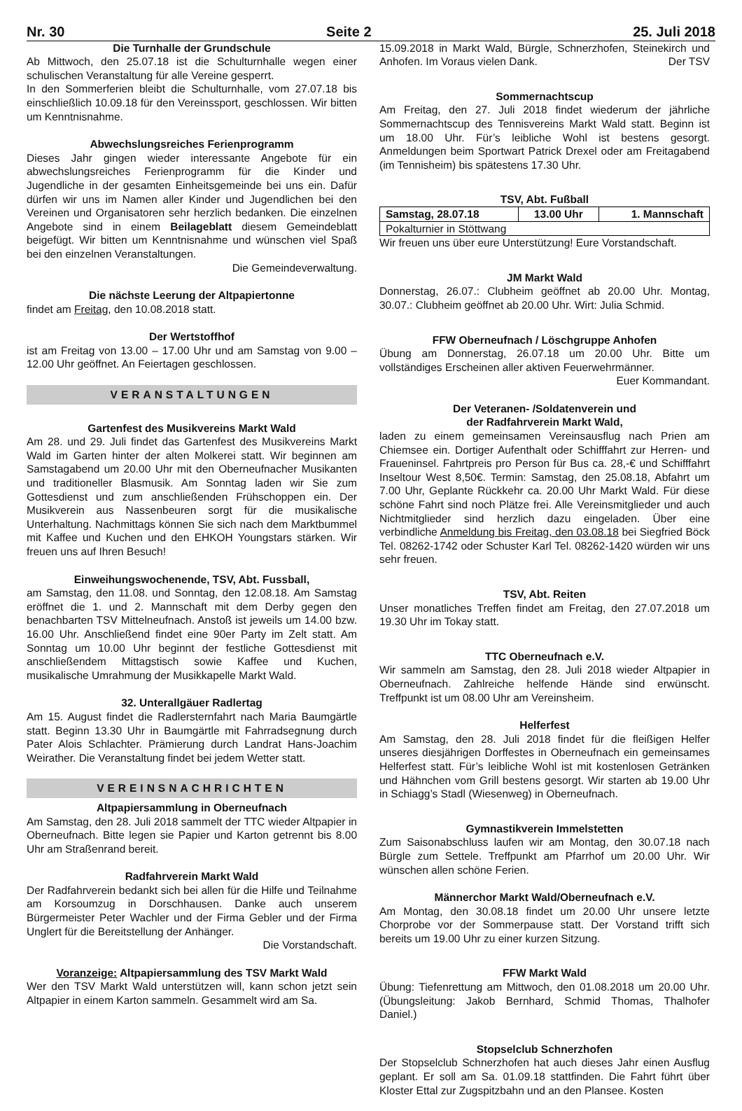Nr. 30 Seite 2 25. Juli 2018
Die Turnhalle der Grundschule
Ab Mittwoch, den 25.07.18 ist die Schulturnhalle wegen einer schulischen Veranstaltung für alle Vereine gesperrt.
In den Sommerferien bleibt die Schulturnhalle, vom 27.07.18 bis einschließlich 10.09.18 für den Vereinssport, geschlossen. Wir bitten um Kenntnisnahme.
Abwechslungsreiches Ferienprogramm
Dieses Jahr gingen wieder interessante Angebote für ein abwechslungsreiches Ferienprogramm für die Kinder und Jugendliche in der gesamten Einheitsgemeinde bei uns ein. Dafür dürfen wir uns im Namen aller Kinder und Jugendlichen bei den Vereinen und Organisatoren sehr herzlich bedanken. Die einzelnen Angebote sind in einem Beilageblatt diesem Gemeindeblatt beigefügt. Wir bitten um Kenntnisnahme und wünschen viel Spaß bei den einzelnen Veranstaltungen.
Die Gemeindeverwaltung.
Die nächste Leerung der Altpapiertonne
findet am Freitag, den 10.08.2018 statt.
Der Wertstoffhof
ist am Freitag von 13.00 – 17.00 Uhr und am Samstag von 9.00 – 12.00 Uhr geöffnet. An Feiertagen geschlossen.
VERANSTALTUNGEN
Gartenfest des Musikvereins Markt Wald
Am 28. und 29. Juli findet das Gartenfest des Musikvereins Markt Wald im Garten hinter der alten Molkerei statt. Wir beginnen am Samstagabend um 20.00 Uhr mit den Oberneufnacher Musikanten und traditioneller Blasmusik. Am Sonntag laden wir Sie zum Gottesdienst und zum anschließenden Frühschoppen ein. Der Musikverein aus Nassenbeuren sorgt für die musikalische Unterhaltung. Nachmittags können Sie sich nach dem Marktbummel mit Kaffee und Kuchen und den EHKOH Youngstars stärken. Wir freuen uns auf Ihren Besuch!
Einweihungswochenende, TSV, Abt. Fussball,
am Samstag, den 11.08. und Sonntag, den 12.08.18. Am Samstag eröffnet die 1. und 2. Mannschaft mit dem Derby gegen den benachbarten TSV Mittelneufnach. Anstoß ist jeweils um 14.00 bzw. 16.00 Uhr. Anschließend findet eine 90er Party im Zelt statt. Am Sonntag um 10.00 Uhr beginnt der festliche Gottesdienst mit anschließendem Mittagstisch sowie Kaffee und Kuchen, musikalische Umrahmung der Musikkapelle Markt Wald.
32. Unterallgäuer Radlertag
Am 15. August findet die Radlersternfahrt nach Maria Baumgärtle statt. Beginn 13.30 Uhr in Baumgärtle mit Fahrradsegnung durch Pater Alois Schlachter. Prämierung durch Landrat Hans-Joachim Weirather. Die Veranstaltung findet bei jedem Wetter statt.
VEREINSNACHRICHTEN
Altpapiersammlung in Oberneufnach
Am Samstag, den 28. Juli 2018 sammelt der TTC wieder Altpapier in Oberneufnach. Bitte legen sie Papier und Karton getrennt bis 8.00 Uhr am Straßenrand bereit.
Radfahrverein Markt Wald
Der Radfahrverein bedankt sich bei allen für die Hilfe und Teilnahme am Korsoumzug in Dorschhausen. Danke auch unserem Bürgermeister Peter Wachler und der Firma Gebler und der Firma Unglert für die Bereitstellung der Anhänger.
Die Vorstandschaft.
Voranzeige: Altpapiersammlung des TSV Markt Wald
Wer den TSV Markt Wald unterstützen will, kann schon jetzt sein Altpapier in einem Karton sammeln. Gesammelt wird am Sa.
15.09.2018 in Markt Wald, Bürgle, Schnerzhofen, Steinekirch und Anhofen. Im Voraus vielen Dank. Der TSV
Sommernachtscup
Am Freitag, den 27. Juli 2018 findet wiederum der jährliche Sommernachtscup des Tennisvereins Markt Wald statt. Beginn ist um 18.00 Uhr. Für’s leibliche Wohl ist bestens gesorgt. Anmeldungen beim Sportwart Patrick Drexel oder am Freitagabend (im Tennisheim) bis spätestens 17.30 Uhr.
TSV, Abt. Fußball
| Samstag, 28.07.18 | 13.00 Uhr | 1. Mannschaft |
| Pokalturnier in Stöttwang | | |
Wir freuen uns über eure Unterstützung! Eure Vorstandschaft.
JM Markt Wald
Donnerstag, 26.07.: Clubheim geöffnet ab 20.00 Uhr. Montag, 30.07.: Clubheim geöffnet ab 20.00 Uhr. Wirt: Julia Schmid.
FFW Oberneufnach / Löschgruppe Anhofen
Übung am Donnerstag, 26.07.18 um 20.00 Uhr. Bitte um vollständiges Erscheinen aller aktiven Feuerwehrmänner.
Euer Kommandant.
Der Veteranen- /Soldatenverein und
der Radfahrverein Markt Wald,
laden zu einem gemeinsamen Vereinsausflug nach Prien am Chiemsee ein. Dortiger Aufenthalt oder Schifffahrt zur Herren- und Fraueninsel. Fahrtpreis pro Person für Bus ca. 28,-€ und Schifffahrt Inseltour West 8,50€. Termin: Samstag, den 25.08.18, Abfahrt um 7.00 Uhr, Geplante Rückkehr ca. 20.00 Uhr Markt Wald. Für diese schöne Fahrt sind noch Plätze frei. Alle Vereinsmitglieder und auch Nichtmitglieder sind herzlich dazu eingeladen. Über eine verbindliche Anmeldung bis Freitag, den 03.08.18 bei Siegfried Böck Tel. 08262-1742 oder Schuster Karl Tel. 08262-1420 würden wir uns sehr freuen.
TSV, Abt. Reiten
Unser monatliches Treffen findet am Freitag, den 27.07.2018 um 19.30 Uhr im Tokay statt.
TTC Oberneufnach e.V.
Wir sammeln am Samstag, den 28. Juli 2018 wieder Altpapier in Oberneufnach. Zahlreiche helfende Hände sind erwünscht. Treffpunkt ist um 08.00 Uhr am Vereinsheim.
Helferfest
Am Samstag, den 28. Juli 2018 findet für die fleißigen Helfer unseres diesjährigen Dorffestes in Oberneufnach ein gemeinsames Helferfest statt. Für’s leibliche Wohl ist mit kostenlosen Getränken und Hähnchen vom Grill bestens gesorgt. Wir starten ab 19.00 Uhr in Schiagg’s Stadl (Wiesenweg) in Oberneufnach.
Gymnastikverein Immelstetten
Zum Saisonabschluss laufen wir am Montag, den 30.07.18 nach Bürgle zum Settele. Treffpunkt am Pfarrhof um 20.00 Uhr. Wir wünschen allen schöne Ferien.
Männerchor Markt Wald/Oberneufnach e.V.
Am Montag, den 30.08.18 findet um 20.00 Uhr unsere letzte Chorprobe vor der Sommerpause statt. Der Vorstand trifft sich bereits um 19.00 Uhr zu einer kurzen Sitzung.
FFW Markt Wald
Übung: Tiefenrettung am Mittwoch, den 01.08.2018 um 20.00 Uhr. (Übungsleitung: Jakob Bernhard, Schmid Thomas, Thalhofer Daniel.)
Stopselclub Schnerzhofen
Der Stopselclub Schnerzhofen hat auch dieses Jahr einen Ausflug geplant. Er soll am Sa. 01.09.18 stattfinden. Die Fahrt führt über Kloster Ettal zur Zugspitzbahn und an den Plansee. Kosten